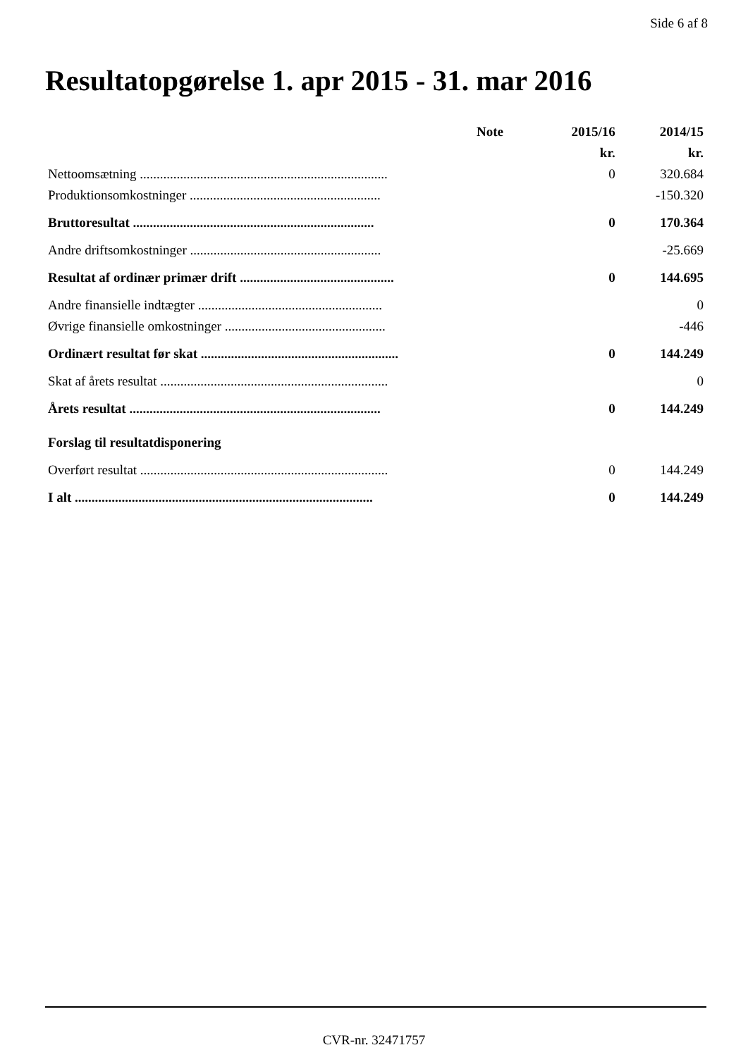Side 6 af 8
Resultatopgørelse 1. apr 2015 - 31. mar 2016
| | Note | 2015/16 | 2014/15 |
| --- | --- | --- | --- |
| | | kr. | kr. |
| Nettoomsætning .......................................................................... | | 0 | 320.684 |
| Produktionsomkostninger ......................................................... | | | -150.320 |
| Bruttoresultat ........................................................................ | | 0 | 170.364 |
| Andre driftsomkostninger ......................................................... | | | -25.669 |
| Resultat af ordinær primær drift .............................................. | | 0 | 144.695 |
| Andre finansielle indtægter ....................................................... | | | 0 |
| Øvrige finansielle omkostninger ................................................ | | | -446 |
| Ordinært resultat før skat ........................................................... | | 0 | 144.249 |
| Skat af årets resultat .................................................................... | | | 0 |
| Årets resultat ........................................................................... | | 0 | 144.249 |
| Forslag til resultatdisponering | | | |
| Overført resultat .......................................................................... | | 0 | 144.249 |
| I alt ......................................................................................... | | 0 | 144.249 |
CVR-nr. 32471757